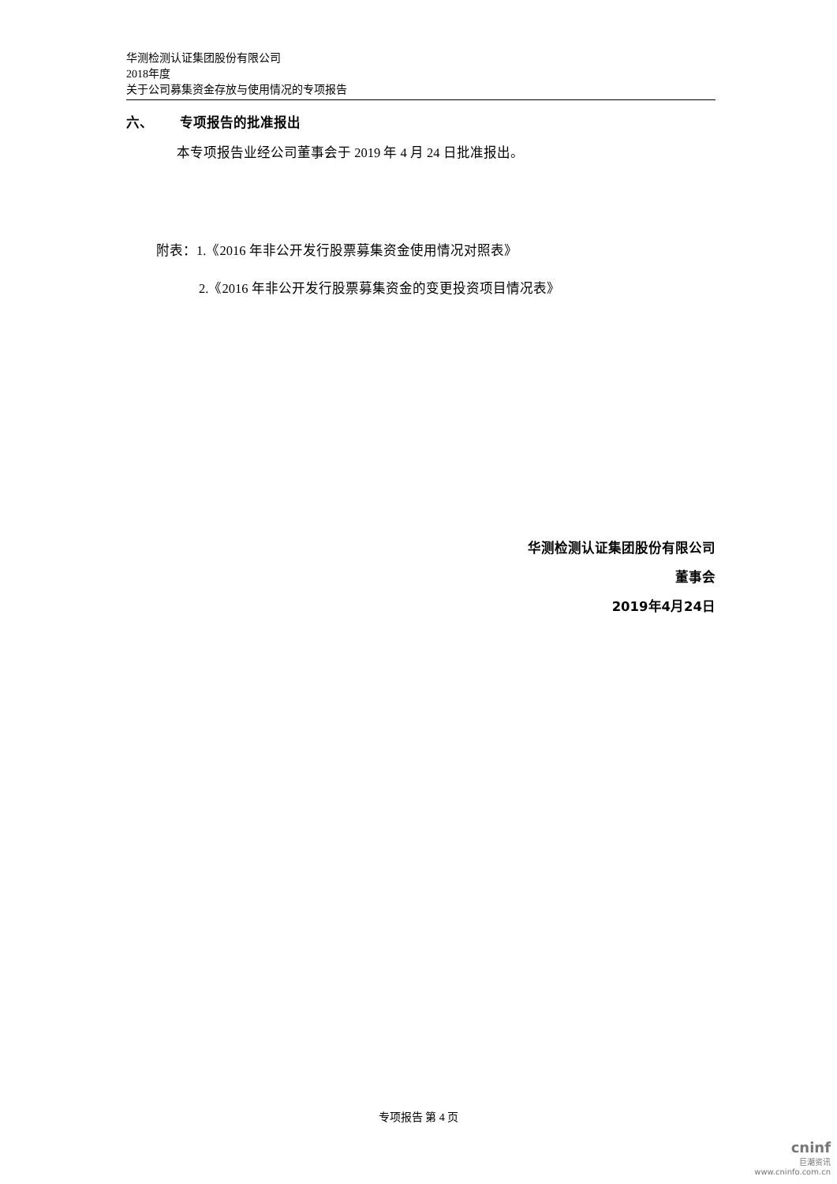华测检测认证集团股份有限公司
2018年度
关于公司募集资金存放与使用情况的专项报告
六、 专项报告的批准报出
本专项报告业经公司董事会于 2019 年 4 月 24 日批准报出。
附表：1.《2016 年非公开发行股票募集资金使用情况对照表》
2.《2016 年非公开发行股票募集资金的变更投资项目情况表》
华测检测认证集团股份有限公司
董事会
2019年4月24日
专项报告 第 4 页
cninf
巨潮资讯
www.cninfo.com.cn